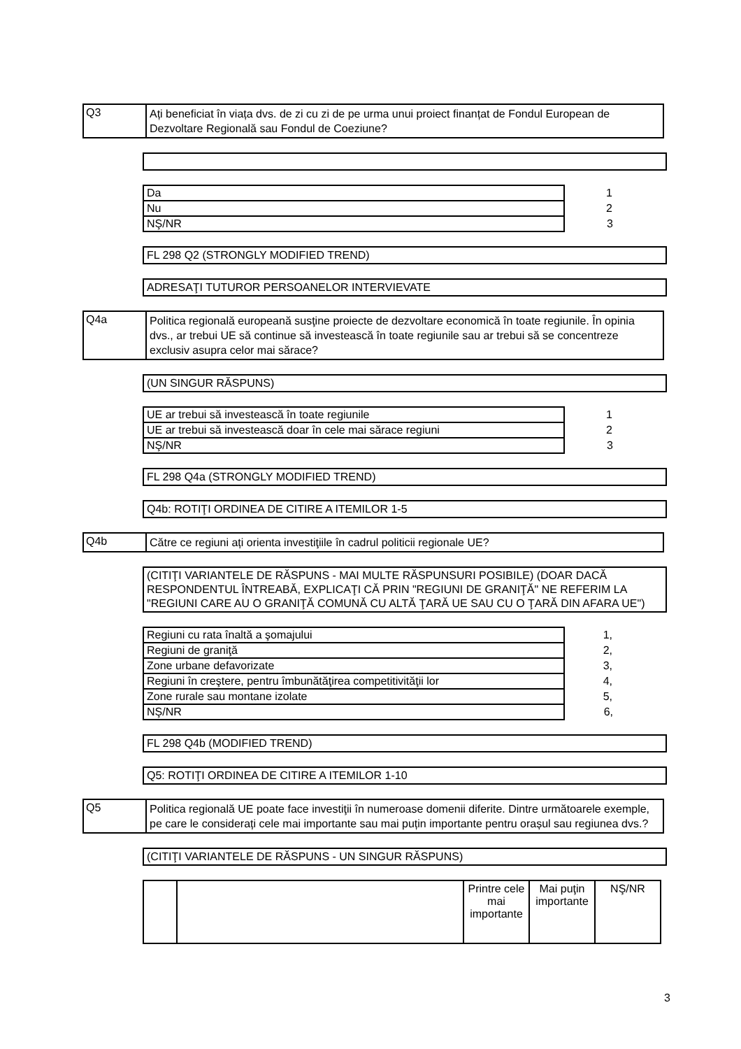Q3
Ați beneficiat în viața dvs. de zi cu zi de pe urma unui proiect finanțat de Fondul European de Dezvoltare Regională sau Fondul de Coeziune?
| Da | 1 |
| Nu | 2 |
| NŞ/NR | 3 |
FL 298 Q2 (STRONGLY MODIFIED TREND)
ADRESAŢI TUTUROR PERSOANELOR INTERVIEVATE
Q4a
Politica regională europeană susţine proiecte de dezvoltare economică în toate regiunile. În opinia dvs., ar trebui UE să continue să investească în toate regiunile sau ar trebui să se concentreze exclusiv asupra celor mai sărace?
(UN SINGUR RĂSPUNS)
| UE ar trebui să investească în toate regiunile | 1 |
| UE ar trebui să investească doar în cele mai sărace regiuni | 2 |
| NŞ/NR | 3 |
FL 298 Q4a (STRONGLY MODIFIED TREND)
Q4b: ROTIŢI ORDINEA DE CITIRE A ITEMILOR 1-5
Q4b
Către ce regiuni ați orienta investiţiile în cadrul politicii regionale UE?
(CITIŢI VARIANTELE DE RĂSPUNS - MAI MULTE RĂSPUNSURI POSIBILE) (DOAR DACĂ RESPONDENTUL ÎNTREABĂ, EXPLICAŢI CĂ PRIN "REGIUNI DE GRANIŢĂ" NE REFERIM LA "REGIUNI CARE AU O GRANIŢĂ COMUNĂ CU ALTĂ ŢARĂ UE SAU CU O ŢARĂ DIN AFARA UE")
| Regiuni cu rata înaltă a şomajului | 1, |
| Regiuni de graniţă | 2, |
| Zone urbane defavorizate | 3, |
| Regiuni în creştere, pentru îmbunătăţirea competitivităţii lor | 4, |
| Zone rurale sau montane izolate | 5, |
| NŞ/NR | 6, |
FL 298 Q4b (MODIFIED TREND)
Q5: ROTIŢI ORDINEA DE CITIRE A ITEMILOR 1-10
Q5
Politica regională UE poate face investiţii în numeroase domenii diferite. Dintre următoarele exemple, pe care le considerați cele mai importante sau mai puțin importante pentru orașul sau regiunea dvs.?
(CITIŢI VARIANTELE DE RĂSPUNS - UN SINGUR RĂSPUNS)
| | | Printre cele mai importante | Mai puţin importante | NŞ/NR |
| --- | --- | --- | --- | --- |
3